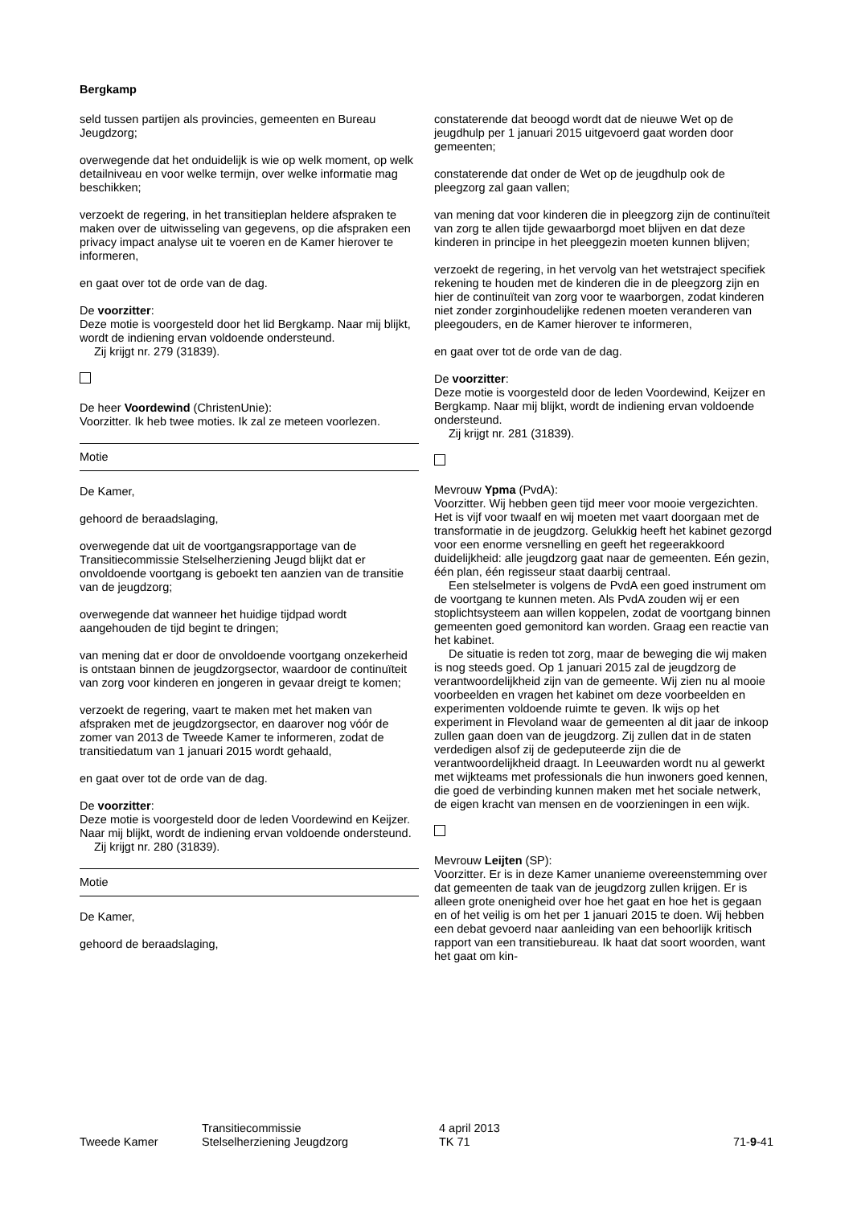Bergkamp
seld tussen partijen als provincies, gemeenten en Bureau Jeugdzorg;
overwegende dat het onduidelijk is wie op welk moment, op welk detailniveau en voor welke termijn, over welke informatie mag beschikken;
verzoekt de regering, in het transitieplan heldere afspraken te maken over de uitwisseling van gegevens, op die afspraken een privacy impact analyse uit te voeren en de Kamer hierover te informeren,
en gaat over tot de orde van de dag.
De voorzitter:
Deze motie is voorgesteld door het lid Bergkamp. Naar mij blijkt, wordt de indiening ervan voldoende ondersteund.
Zij krijgt nr. 279 (31839).
De heer Voordewind (ChristenUnie):
Voorzitter. Ik heb twee moties. Ik zal ze meteen voorlezen.
Motie
De Kamer,
gehoord de beraadslaging,
overwegende dat uit de voortgangsrapportage van de Transitiecommissie Stelselherziening Jeugd blijkt dat er onvoldoende voortgang is geboekt ten aanzien van de transitie van de jeugdzorg;
overwegende dat wanneer het huidige tijdpad wordt aangehouden de tijd begint te dringen;
van mening dat er door de onvoldoende voortgang onzekerheid is ontstaan binnen de jeugdzorgsector, waardoor de continuïteit van zorg voor kinderen en jongeren in gevaar dreigt te komen;
verzoekt de regering, vaart te maken met het maken van afspraken met de jeugdzorgsector, en daarover nog vóór de zomer van 2013 de Tweede Kamer te informeren, zodat de transitiedatum van 1 januari 2015 wordt gehaald,
en gaat over tot de orde van de dag.
De voorzitter:
Deze motie is voorgesteld door de leden Voordewind en Keijzer. Naar mij blijkt, wordt de indiening ervan voldoende ondersteund.
Zij krijgt nr. 280 (31839).
Motie
De Kamer,
gehoord de beraadslaging,
constaterende dat beoogd wordt dat de nieuwe Wet op de jeugdhulp per 1 januari 2015 uitgevoerd gaat worden door gemeenten;
constaterende dat onder de Wet op de jeugdhulp ook de pleegzorg zal gaan vallen;
van mening dat voor kinderen die in pleegzorg zijn de continuïteit van zorg te allen tijde gewaarborgd moet blijven en dat deze kinderen in principe in het pleeggezin moeten kunnen blijven;
verzoekt de regering, in het vervolg van het wetstraject specifiek rekening te houden met de kinderen die in de pleegzorg zijn en hier de continuïteit van zorg voor te waarborgen, zodat kinderen niet zonder zorginhoudelijke redenen moeten veranderen van pleegouders, en de Kamer hierover te informeren,
en gaat over tot de orde van de dag.
De voorzitter:
Deze motie is voorgesteld door de leden Voordewind, Keijzer en Bergkamp. Naar mij blijkt, wordt de indiening ervan voldoende ondersteund.
Zij krijgt nr. 281 (31839).
Mevrouw Ypma (PvdA):
Voorzitter. Wij hebben geen tijd meer voor mooie vergezichten. Het is vijf voor twaalf en wij moeten met vaart doorgaan met de transformatie in de jeugdzorg. Gelukkig heeft het kabinet gezorgd voor een enorme versnelling en geeft het regeerakkoord duidelijkheid: alle jeugdzorg gaat naar de gemeenten. Eén gezin, één plan, één regisseur staat daarbij centraal.
Een stelselmeter is volgens de PvdA een goed instrument om de voortgang te kunnen meten. Als PvdA zouden wij er een stoplichtsysteem aan willen koppelen, zodat de voortgang binnen gemeenten goed gemonitord kan worden. Graag een reactie van het kabinet.
De situatie is reden tot zorg, maar de beweging die wij maken is nog steeds goed. Op 1 januari 2015 zal de jeugdzorg de verantwoordelijkheid zijn van de gemeente. Wij zien nu al mooie voorbeelden en vragen het kabinet om deze voorbeelden en experimenten voldoende ruimte te geven. Ik wijs op het experiment in Flevoland waar de gemeenten al dit jaar de inkoop zullen gaan doen van de jeugdzorg. Zij zullen dat in de staten verdedigen alsof zij de gedeputeerde zijn die de verantwoordelijkheid draagt. In Leeuwarden wordt nu al gewerkt met wijkteams met professionals die hun inwoners goed kennen, die goed de verbinding kunnen maken met het sociale netwerk, de eigen kracht van mensen en de voorzieningen in een wijk.
Mevrouw Leijten (SP):
Voorzitter. Er is in deze Kamer unanieme overeenstemming over dat gemeenten de taak van de jeugdzorg zullen krijgen. Er is alleen grote onenigheid over hoe het gaat en hoe het is gegaan en of het veilig is om het per 1 januari 2015 te doen. Wij hebben een debat gevoerd naar aanleiding van een behoorlijk kritisch rapport van een transitiebureau. Ik haat dat soort woorden, want het gaat om kin-
Tweede Kamer Transitiecommissie
Stelselherziening Jeugdzorg
4 april 2013
TK 71
71-9-41